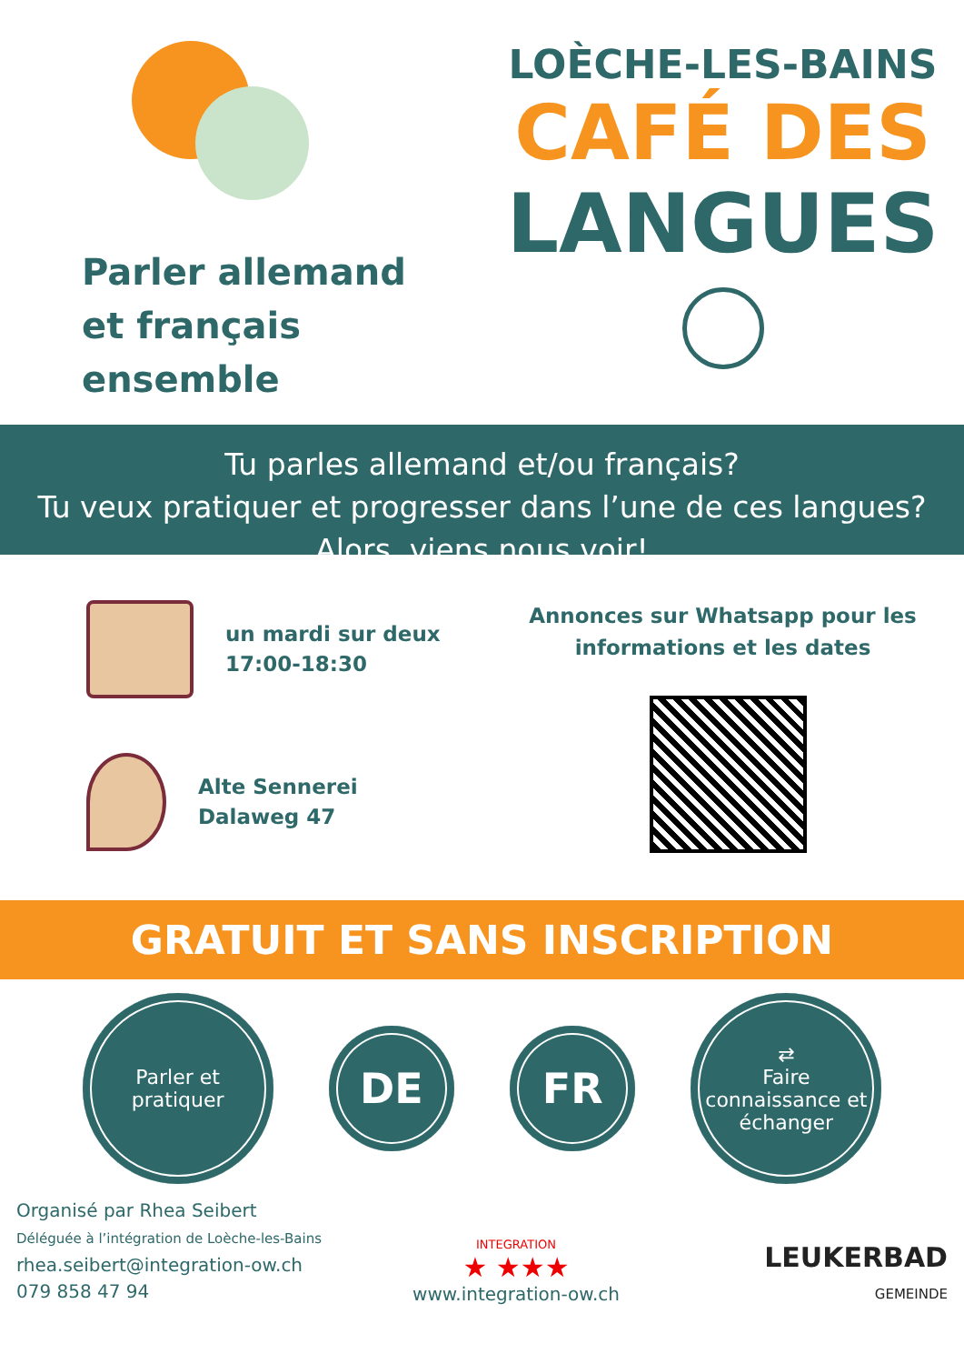Parler allemand
et français
ensemble
LOÈCHE-LES-BAINS
CAFÉ DES
LANGUES
Tu parles allemand et/ou français?
Tu veux pratiquer et progresser dans l’une de ces langues?
Alors, viens nous voir!
un mardi sur deux
17:00-18:30
Alte Sennerei
Dalaweg 47
Annonces sur Whatsapp pour les
informations et les dates
GRATUIT ET SANS INSCRIPTION
Parler et
pratiquer
DE FR
⇄
Faire
connaissance et
échanger
Organisé par Rhea Seibert
Déléguée à l’intégration de Loèche-les-Bains
rhea.seibert@integration-ow.ch
079 858 47 94
INTEGRATION
★ ★★★
www.integration-ow.ch
LEUKERBAD
GEMEINDE